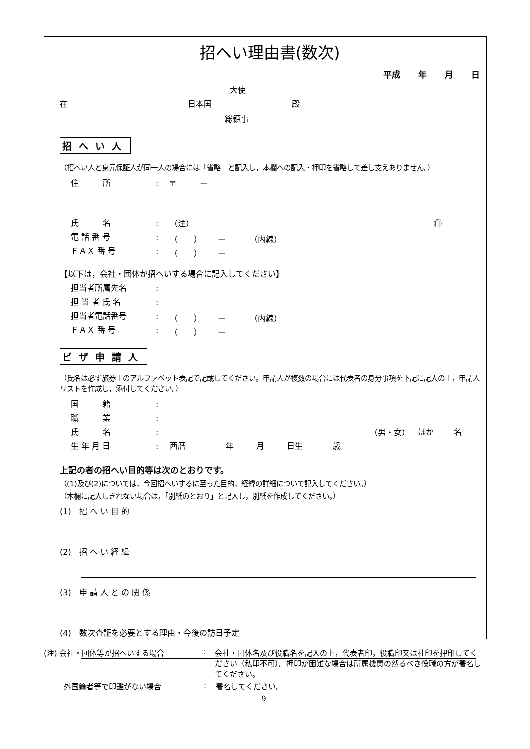招へい理由書(数次)
平成 年 月 日
大使
在 日本国 殿
総領事
招へい人
（招へい人と身元保証人が同一人の場合には「省略」と記入し，本欄への記入・押印を省略して差し支えありません。）
住　　　所: 〒　　　ー
氏　　　名: （注） ㊞
電 話 番 号: （　　）　　ー　　　（内線）
ＦＡＸ 番 号: （　　）　　ー
【以下は，会社・団体が招へいする場合に記入してください】
担当者所属先名:
担 当 者 氏 名:
担当者電話番号: （　　）　　ー　　　（内線）
ＦＡＸ 番 号: （　　）　　ー
ビザ申請人
（氏名は必ず旅券上のアルファベット表記で記載してください。申請人が複数の場合には代表者の身分事項を下記に記入の上，申請人リストを作成し，添付してください。）
国　　　籍:
職　　　業:
氏　　　名: （男・女）　ほか 名
生 年 月 日: 西暦 年 月 日生 歳
上記の者の招へい目的等は次のとおりです。
（(1)及び(2)については，今回招へいするに至った目的，経緯の詳細について記入してください。）
（本欄に記入しきれない場合は，「別紙のとおり」と記入し，別紙を作成してください。）
(1)　招 へ い 目 的
(2)　招 へ い 経 緯
(3)　申 請 人 と の 関 係
(4)　数次査証を必要とする理由・今後の訪日予定
(注) 会社・団体等が招へいする場合: 会社・団体名及び役職名を記入の上，代表者印，役職印又は社印を押印してください（私印不可）。押印が困難な場合は所属機関の然るべき役職の方が署名してください。
外国籍者等で印鑑がない場合: 署名してください。
9